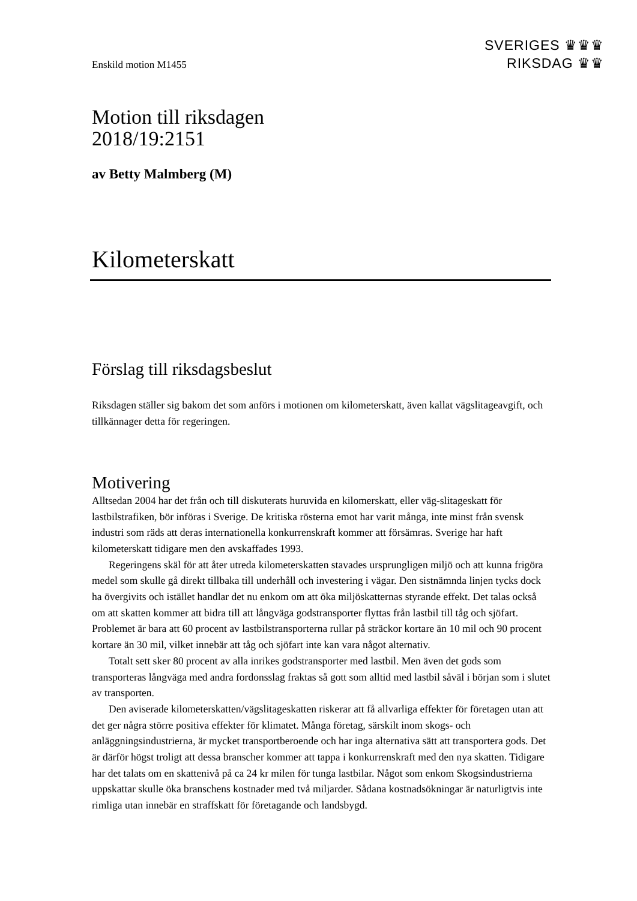SVERIGES ♛♛♛
RIKSDAG ♛♛
Enskild motion M1455
Motion till riksdagen
2018/19:2151
av Betty Malmberg (M)
Kilometerskatt
Förslag till riksdagsbeslut
Riksdagen ställer sig bakom det som anförs i motionen om kilometerskatt, även kallat vägslitageavgift, och tillkännager detta för regeringen.
Motivering
Alltsedan 2004 har det från och till diskuterats huruvida en kilomerskatt, eller väg-slitageskatt för lastbilstrafiken, bör införas i Sverige. De kritiska rösterna emot har varit många, inte minst från svensk industri som räds att deras internationella konkurrenskraft kommer att försämras. Sverige har haft kilometerskatt tidigare men den avskaffades 1993.
Regeringens skäl för att åter utreda kilometerskatten stavades ursprungligen miljö och att kunna frigöra medel som skulle gå direkt tillbaka till underhåll och investering i vägar. Den sistnämnda linjen tycks dock ha övergivits och istället handlar det nu enkom om att öka miljöskatternas styrande effekt. Det talas också om att skatten kommer att bidra till att långväga godstransporter flyttas från lastbil till tåg och sjöfart. Problemet är bara att 60 procent av lastbilstransporterna rullar på sträckor kortare än 10 mil och 90 procent kortare än 30 mil, vilket innebär att tåg och sjöfart inte kan vara något alternativ.
Totalt sett sker 80 procent av alla inrikes godstransporter med lastbil. Men även det gods som transporteras långväga med andra fordonsslag fraktas så gott som alltid med lastbil såväl i början som i slutet av transporten.
Den aviserade kilometerskatten/vägslitageskatten riskerar att få allvarliga effekter för företagen utan att det ger några större positiva effekter för klimatet. Många företag, särskilt inom skogs- och anläggningsindustrierna, är mycket transportberoende och har inga alternativa sätt att transportera gods. Det är därför högst troligt att dessa branscher kommer att tappa i konkurrenskraft med den nya skatten. Tidigare har det talats om en skattenivå på ca 24 kr milen för tunga lastbilar. Något som enkom Skogsindustrierna uppskattar skulle öka branschens kostnader med två miljarder. Sådana kostnadsökningar är naturligtvis inte rimliga utan innebär en straffskatt för företagande och landsbygd.